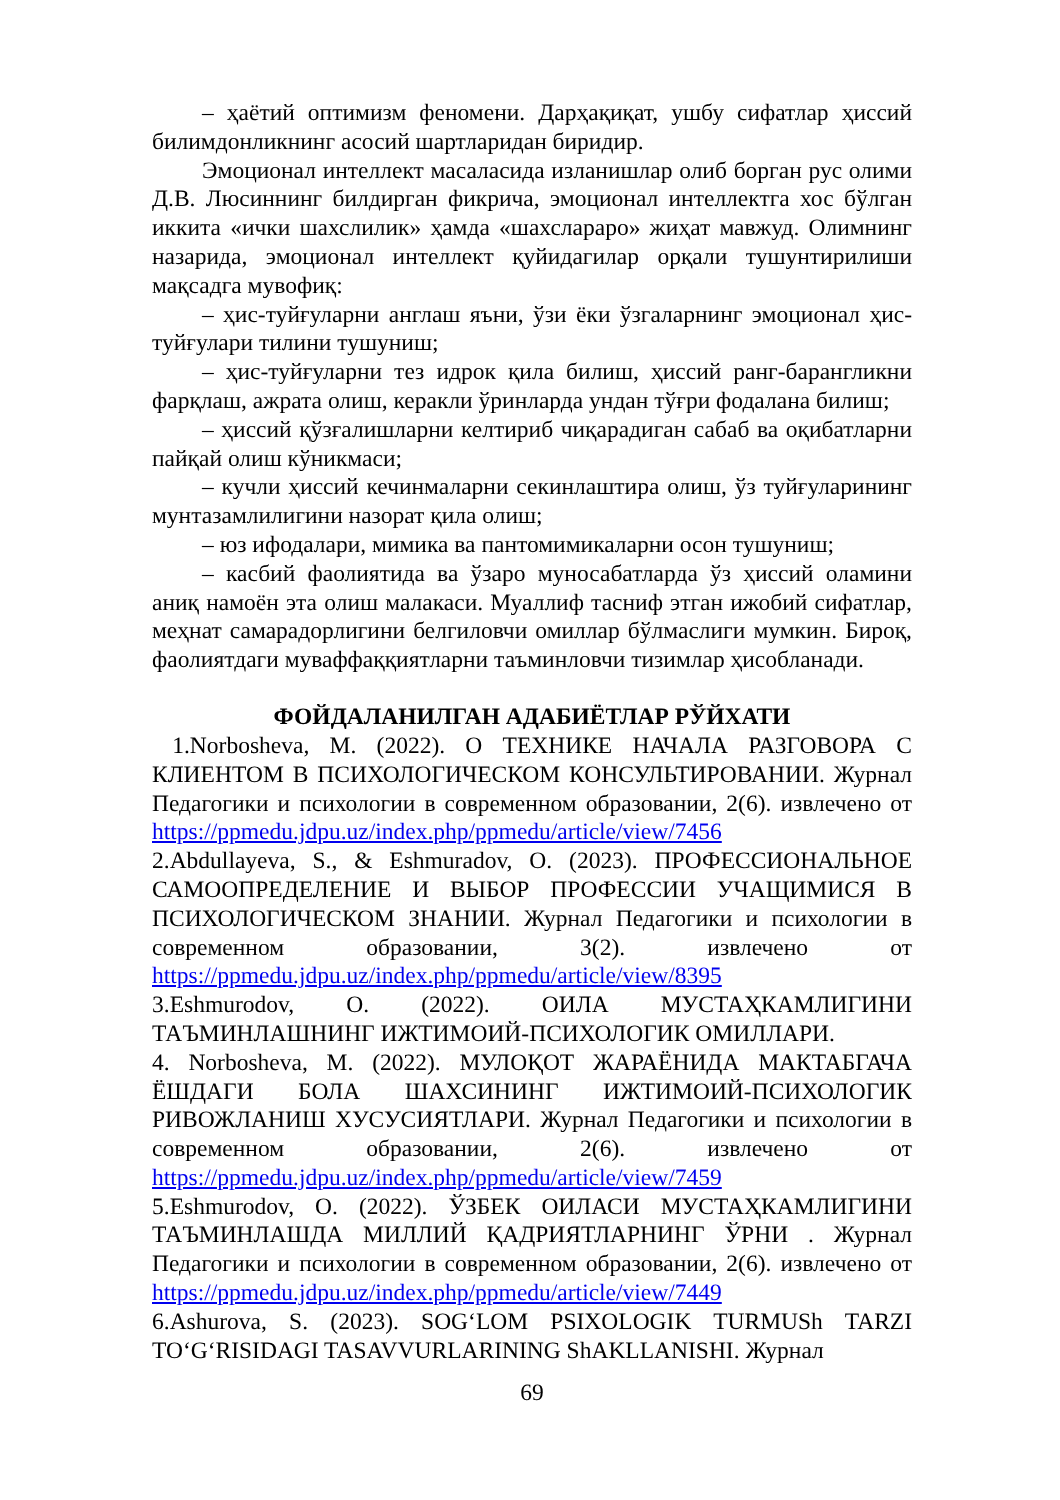– ҳаётий оптимизм феномени. Дарҳақиқат, ушбу сифатлар ҳиссий билимдонликнинг асосий шартларидан биридир.
Эмоционал интеллект масаласида изланишлар олиб борган рус олими Д.В. Люсиннинг билдирган фикрича, эмоционал интеллектга хос бўлган иккита «ички шахслилик» ҳамда «шахслараро» жиҳат мавжуд. Олимнинг назарида, эмоционал интеллект қуйидагилар орқали тушунтирилиши мақсадга мувофиқ:
– ҳис-туйғуларни англаш яъни, ўзи ёки ўзгаларнинг эмоционал ҳис-туйғулари тилини тушуниш;
– ҳис-туйғуларни тез идрок қила билиш, ҳиссий ранг-барангликни фарқлаш, ажрата олиш, керакли ўринларда ундан тўғри фодалана билиш;
– ҳиссий қўзғалишларни келтириб чиқарадиган сабаб ва оқибатларни пайқай олиш кўникмаси;
– кучли ҳиссий кечинмаларни секинлаштира олиш, ўз туйғуларининг мунтазамлилигини назорат қила олиш;
– юз ифодалари, мимика ва пантомимикаларни осон тушуниш;
– касбий фаолиятида ва ўзаро муносабатларда ўз ҳиссий оламини аниқ намоён эта олиш малакаси. Муаллиф тасниф этган ижобий сифатлар, меҳнат самарадорлигини белгиловчи омиллар бўлмаслиги мумкин. Бироқ, фаолиятдаги муваффаққиятларни таъминловчи тизимлар ҳисобланади.
ФОЙДАЛАНИЛГАН АДАБИЁТЛАР РЎЙХАТИ
1.Norbosheva, M. (2022). О ТЕХНИКЕ НАЧАЛА РАЗГОВОРА С КЛИЕНТОМ В ПСИХОЛОГИЧЕСКОМ КОНСУЛЬТИРОВАНИИ. Журнал Педагогики и психологии в современном образовании, 2(6). извлечено от https://ppmedu.jdpu.uz/index.php/ppmedu/article/view/7456
2.Abdullayeva, S., & Eshmuradov, O. (2023). ПРОФЕССИОНАЛЬНОЕ САМООПРЕДЕЛЕНИЕ И ВЫБОР ПРОФЕССИИ УЧАЩИМИСЯ В ПСИХОЛОГИЧЕСКОМ ЗНАНИИ. Журнал Педагогики и психологии в современном образовании, 3(2). извлечено от https://ppmedu.jdpu.uz/index.php/ppmedu/article/view/8395
3.Eshmurodov, O. (2022). ОИЛА МУСТАҲКАМЛИГИНИ ТАЪМИНЛАШНИНГ ИЖТИМОИЙ-ПСИХОЛОГИК ОМИЛЛАРИ.
4. Norbosheva, M. (2022). МУЛОҚОТ ЖАРАЁНИДА МАКТАБГАЧА ЁШДАГИ БОЛА ШАХСИНИНГ ИЖТИМОИЙ-ПСИХОЛОГИК РИВОЖЛАНИШ ХУСУСИЯТЛАРИ. Журнал Педагогики и психологии в современном образовании, 2(6). извлечено от https://ppmedu.jdpu.uz/index.php/ppmedu/article/view/7459
5.Eshmurodov, O. (2022). ЎЗБЕК ОИЛАСИ МУСТАҲКАМЛИГИНИ ТАЪМИНЛАШДА МИЛЛИЙ ҚАДРИЯТЛАРНИНГ ЎРНИ . Журнал Педагогики и психологии в современном образовании, 2(6). извлечено от https://ppmedu.jdpu.uz/index.php/ppmedu/article/view/7449
6.Ashurova, S. (2023). SOG‘LOM PSIXOLOGIK TURMUSh TARZI TO‘G‘RISIDAGI TASAVVURLARINING ShAKLLANISHI. Журнал
69